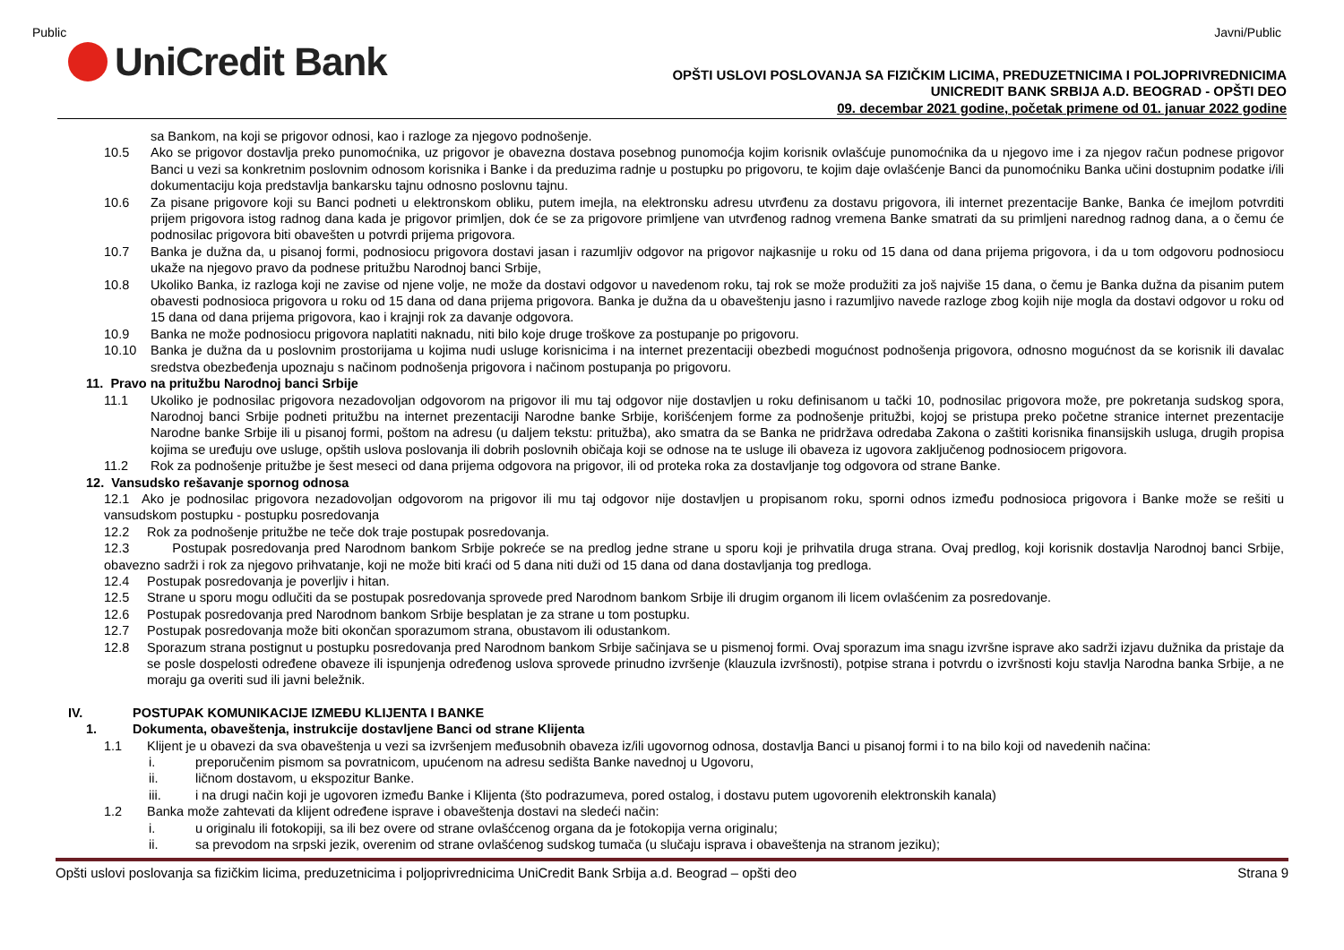Public Javni/Public
UniCredit Bank
OPŠTI USLOVI POSLOVANJA SA FIZIČKIM LICIMA, PREDUZETNICIMA I POLJOPRIVREDNICIMA
UNICREDIT BANK SRBIJA A.D. BEOGRAD - OPŠTI DEO
09. decembar 2021 godine, početak primene od 01. januar 2022 godine
sa Bankom, na koji se prigovor odnosi, kao i razloge za njegovo podnošenje.
10.5 Ako se prigovor dostavlja preko punomoćnika, uz prigovor je obavezna dostava posebnog punomoćja kojim korisnik ovlašćuje punomoćnika da u njegovo ime i za njegov račun podnese prigovor Banci u vezi sa konkretnim poslovnim odnosom korisnika i Banke i da preduzima radnje u postupku po prigovoru, te kojim daje ovlašćenje Banci da punomoćniku Banka učini dostupnim podatke i/ili dokumentaciju koja predstavlja bankarsku tajnu odnosno poslovnu tajnu.
10.6 Za pisane prigovore koji su Banci podneti u elektronskom obliku, putem imejla, na elektronsku adresu utvrđenu za dostavu prigovora, ili internet prezentacije Banke, Banka će imejlom potvrditi prijem prigovora istog radnog dana kada je prigovor primljen, dok će se za prigovore primljene van utvrđenog radnog vremena Banke smatrati da su primljeni narednog radnog dana, a o čemu će podnosilac prigovora biti obavešten u potvrdi prijema prigovora.
10.7 Banka je dužna da, u pisanoj formi, podnosiocu prigovora dostavi jasan i razumljiv odgovor na prigovor najkasnije u roku od 15 dana od dana prijema prigovora, i da u tom odgovoru podnosiocu ukaže na njegovo pravo da podnese pritužbu Narodnoj banci Srbije,
10.8 Ukoliko Banka, iz razloga koji ne zavise od njene volje, ne može da dostavi odgovor u navedenom roku, taj rok se može produžiti za još najviše 15 dana, o čemu je Banka dužna da pisanim putem obavesti podnosioca prigovora u roku od 15 dana od dana prijema prigovora. Banka je dužna da u obaveštenju jasno i razumljivo navede razloge zbog kojih nije mogla da dostavi odgovor u roku od 15 dana od dana prijema prigovora, kao i krajnji rok za davanje odgovora.
10.9 Banka ne može podnosiocu prigovora naplatiti naknadu, niti bilo koje druge troškove za postupanje po prigovoru.
10.10 Banka je dužna da u poslovnim prostorijama u kojima nudi usluge korisnicima i na internet prezentaciji obezbedi mogućnost podnošenja prigovora, odnosno mogućnost da se korisnik ili davalac sredstva obezbeđenja upoznaju s načinom podnošenja prigovora i načinom postupanja po prigovoru.
11. Pravo na pritužbu Narodnoj banci Srbije
11.1 Ukoliko je podnosilac prigovora nezadovoljan odgovorom na prigovor ili mu taj odgovor nije dostavljen u roku definisanom u tački 10, podnosilac prigovora može, pre pokretanja sudskog spora, Narodnoj banci Srbije podneti pritužbu na internet prezentaciji Narodne banke Srbije, korišćenjem forme za podnošenje pritužbi, kojoj se pristupa preko početne stranice internet prezentacije Narodne banke Srbije ili u pisanoj formi, poštom na adresu (u daljem tekstu: pritužba), ako smatra da se Banka ne pridržava odredaba Zakona o zaštiti korisnika finansijskih usluga, drugih propisa kojima se uređuju ove usluge, opštih uslova poslovanja ili dobrih poslovnih običaja koji se odnose na te usluge ili obaveza iz ugovora zaključenog podnosiocem prigovora.
11.2 Rok za podnošenje pritužbe je šest meseci od dana prijema odgovora na prigovor, ili od proteka roka za dostavljanje tog odgovora od strane Banke.
12. Vansudsko rešavanje spornog odnosa
12.1 Ako je podnosilac prigovora nezadovoljan odgovorom na prigovor ili mu taj odgovor nije dostavljen u propisanom roku, sporni odnos između podnosioca prigovora i Banke može se rešiti u vansudskom postupku - postupku posredovanja
12.2 Rok za podnošenje pritužbe ne teče dok traje postupak posredovanja.
12.3 Postupak posredovanja pred Narodnom bankom Srbije pokreće se na predlog jedne strane u sporu koji je prihvatila druga strana. Ovaj predlog, koji korisnik dostavlja Narodnoj banci Srbije, obavezno sadrži i rok za njegovo prihvatanje, koji ne može biti kraći od 5 dana niti duži od 15 dana od dana dostavljanja tog predloga.
12.4 Postupak posredovanja je poverljiv i hitan.
12.5 Strane u sporu mogu odlučiti da se postupak posredovanja sprovede pred Narodnom bankom Srbije ili drugim organom ili licem ovlašćenim za posredovanje.
12.6 Postupak posredovanja pred Narodnom bankom Srbije besplatan je za strane u tom postupku.
12.7 Postupak posredovanja može biti okončan sporazumom strana, obustavom ili odustankom.
12.8 Sporazum strana postignut u postupku posredovanja pred Narodnom bankom Srbije sačinjava se u pismenoj formi. Ovaj sporazum ima snagu izvršne isprave ako sadrži izjavu dužnika da pristaje da se posle dospelosti određene obaveze ili ispunjenja određenog uslova sprovede prinudno izvršenje (klauzula izvršnosti), potpise strana i potvrdu o izvršnosti koju stavlja Narodna banka Srbije, a ne moraju ga overiti sud ili javni beležnik.
IV. POSTUPAK KOMUNIKACIJE IZMEĐU KLIJENTA I BANKE
1. Dokumenta, obaveštenja, instrukcije dostavljene Banci od strane Klijenta
1.1 Klijent je u obavezi da sva obaveštenja u vezi sa izvršenjem međusobnih obaveza iz/ili ugovornog odnosa, dostavlja Banci u pisanoj formi i to na bilo koji od navedenih načina:
i. preporučenim pismom sa povratnicom, upućenom na adresu sedišta Banke navednoj u Ugovoru,
ii. ličnom dostavom, u ekspozitur Banke.
iii. i na drugi način koji je ugovoren između Banke i Klijenta (što podrazumeva, pored ostalog, i dostavu putem ugovorenih elektronskih kanala)
1.2 Banka može zahtevati da klijent određene isprave i obaveštenja dostavi na sledeći način:
i. u originalu ili fotokopiji, sa ili bez overe od strane ovlašćcenog organa da je fotokopija verna originalu;
ii. sa prevodom na srpski jezik, overenim od strane ovlašćenog sudskog tumača (u slučaju isprava i obaveštenja na stranom jeziku);
Opšti uslovi poslovanja sa fizičkim licima, preduzetnicima i poljoprivrednicima UniCredit Bank Srbija a.d. Beograd – opšti deo Strana 9